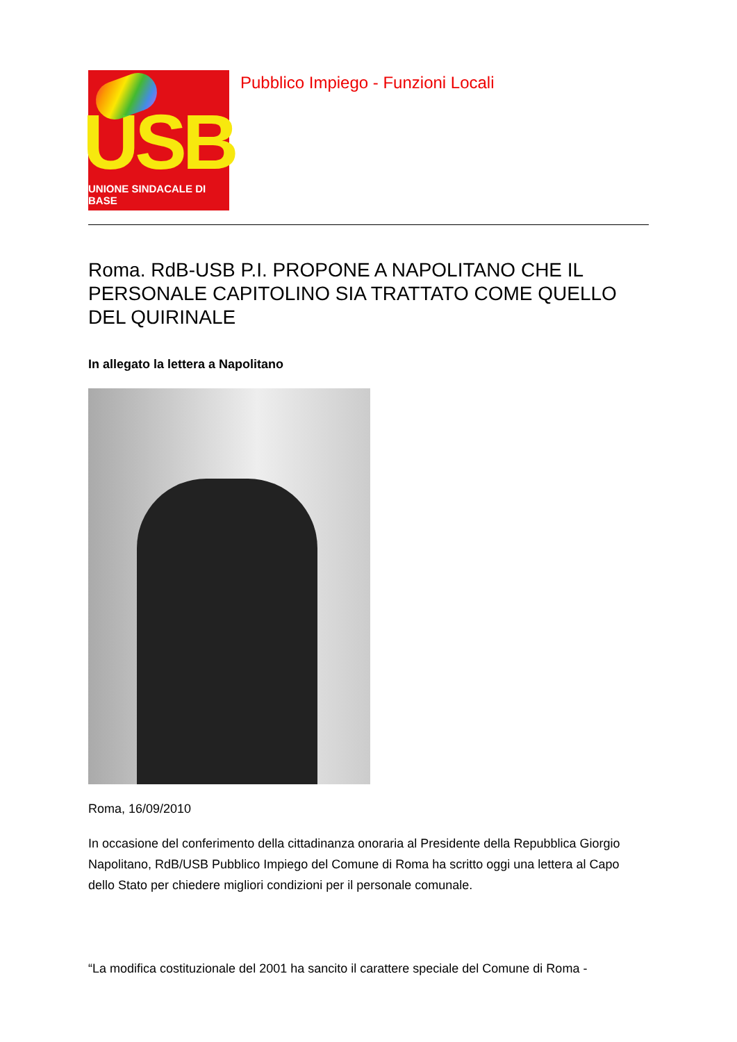USB
UNIONE SINDACALE DI BASE
Pubblico Impiego - Funzioni Locali
Roma. RdB-USB P.I. PROPONE A NAPOLITANO CHE IL PERSONALE CAPITOLINO SIA TRATTATO COME QUELLO DEL QUIRINALE
In allegato la lettera a Napolitano
Roma, 16/09/2010
In occasione del conferimento della cittadinanza onoraria al Presidente della Repubblica Giorgio Napolitano, RdB/USB Pubblico Impiego del Comune di Roma ha scritto oggi una lettera al Capo dello Stato per chiedere migliori condizioni per il personale comunale.
“La modifica costituzionale del 2001 ha sancito il carattere speciale del Comune di Roma -